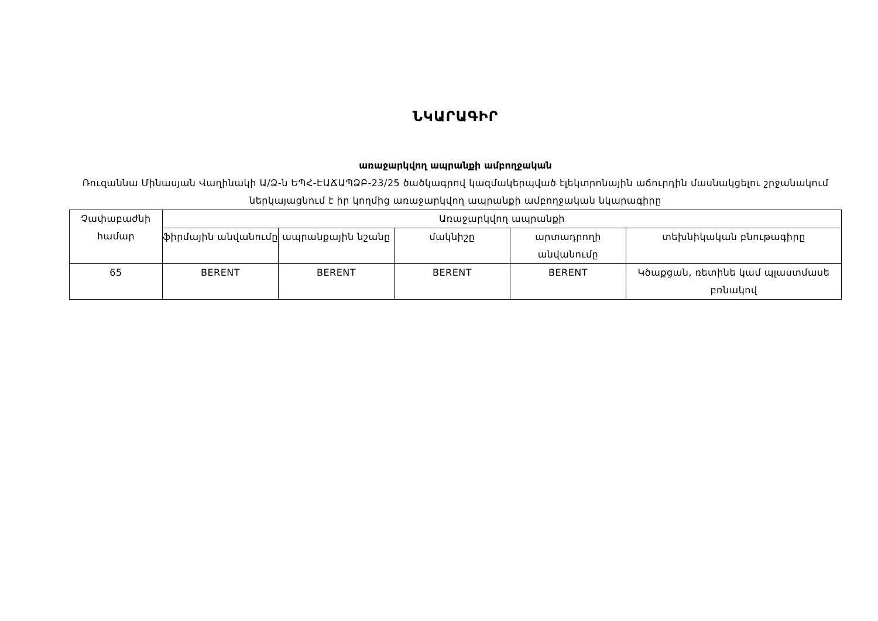ՆԿԱՐԱԳԻՐ
առաջարկվող ապրանքի ամբողջական
Ռուզաննա Մինասյան Վաղինակի Ա/Ձ-ն ԵՊՀ-ԷԱՃԱՊՁԲ-23/25 ծածկագրով կազմակերպված էլեկտրոնային աճուրդին մասնակցելու շրջանակում ներկայացնում է իր կողմից առաջարկվող ապրանքի ամբողջական նկարագիրը
| Չափաբաժնի համար | Առաջարկվող ապրանքի | | | | |
| --- | --- | --- | --- | --- | --- |
| | ֆիրմային անվանումը | ապրանքային նշանը | մակնիշը | արտադրողի անվանումը | տեխնիկական բնութագիրը |
| 65 | BERENT | BERENT | BERENT | BERENT | Կծաքցան, ռետինե կամ պլաստմասե բռնակով |